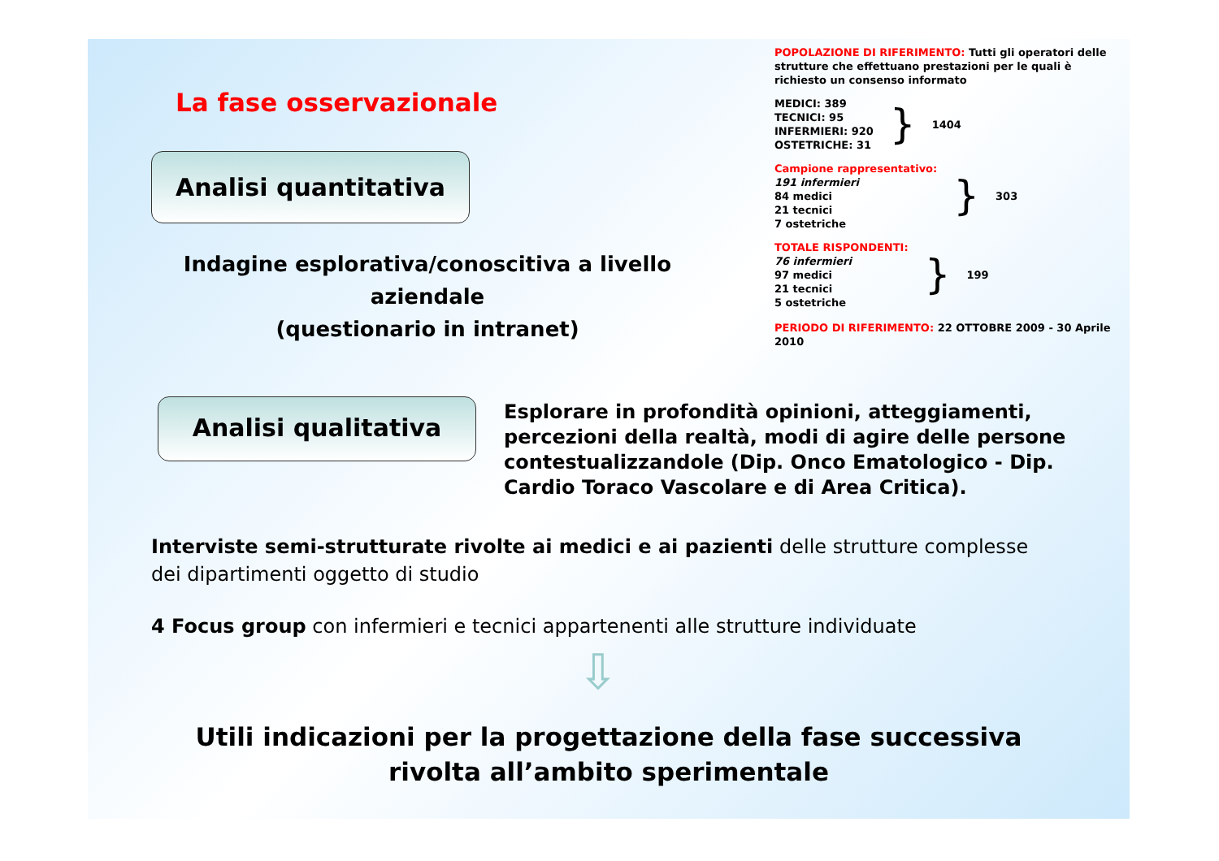La fase osservazionale
Analisi quantitativa
Indagine esplorativa/conoscitiva a livello aziendale
(questionario in intranet)
POPOLAZIONE DI RIFERIMENTO: Tutti gli operatori delle strutture che effettuano prestazioni per le quali è richiesto un consenso informato
MEDICI: 389
TECNICI: 95
INFERMIERI: 920
OSTETRICHE: 31
} 1404
Campione rappresentativo:
191 infermieri
84 medici
21 tecnici
7 ostetriche
} 303
TOTALE RISPONDENTI:
76 infermieri
97 medici
21 tecnici
5 ostetriche
} 199
PERIODO DI RIFERIMENTO: 22 OTTOBRE 2009 - 30 Aprile 2010
Analisi qualitativa
Esplorare in profondità opinioni, atteggiamenti, percezioni della realtà, modi di agire delle persone contestualizzandole (Dip. Onco Ematologico - Dip. Cardio Toraco Vascolare e di Area Critica).
Interviste semi-strutturate rivolte ai medici e ai pazienti delle strutture complesse dei dipartimenti oggetto di studio
4 Focus group con infermieri e tecnici appartenenti alle strutture individuate
⇩
Utili indicazioni per la progettazione della fase successiva
rivolta all’ambito sperimentale